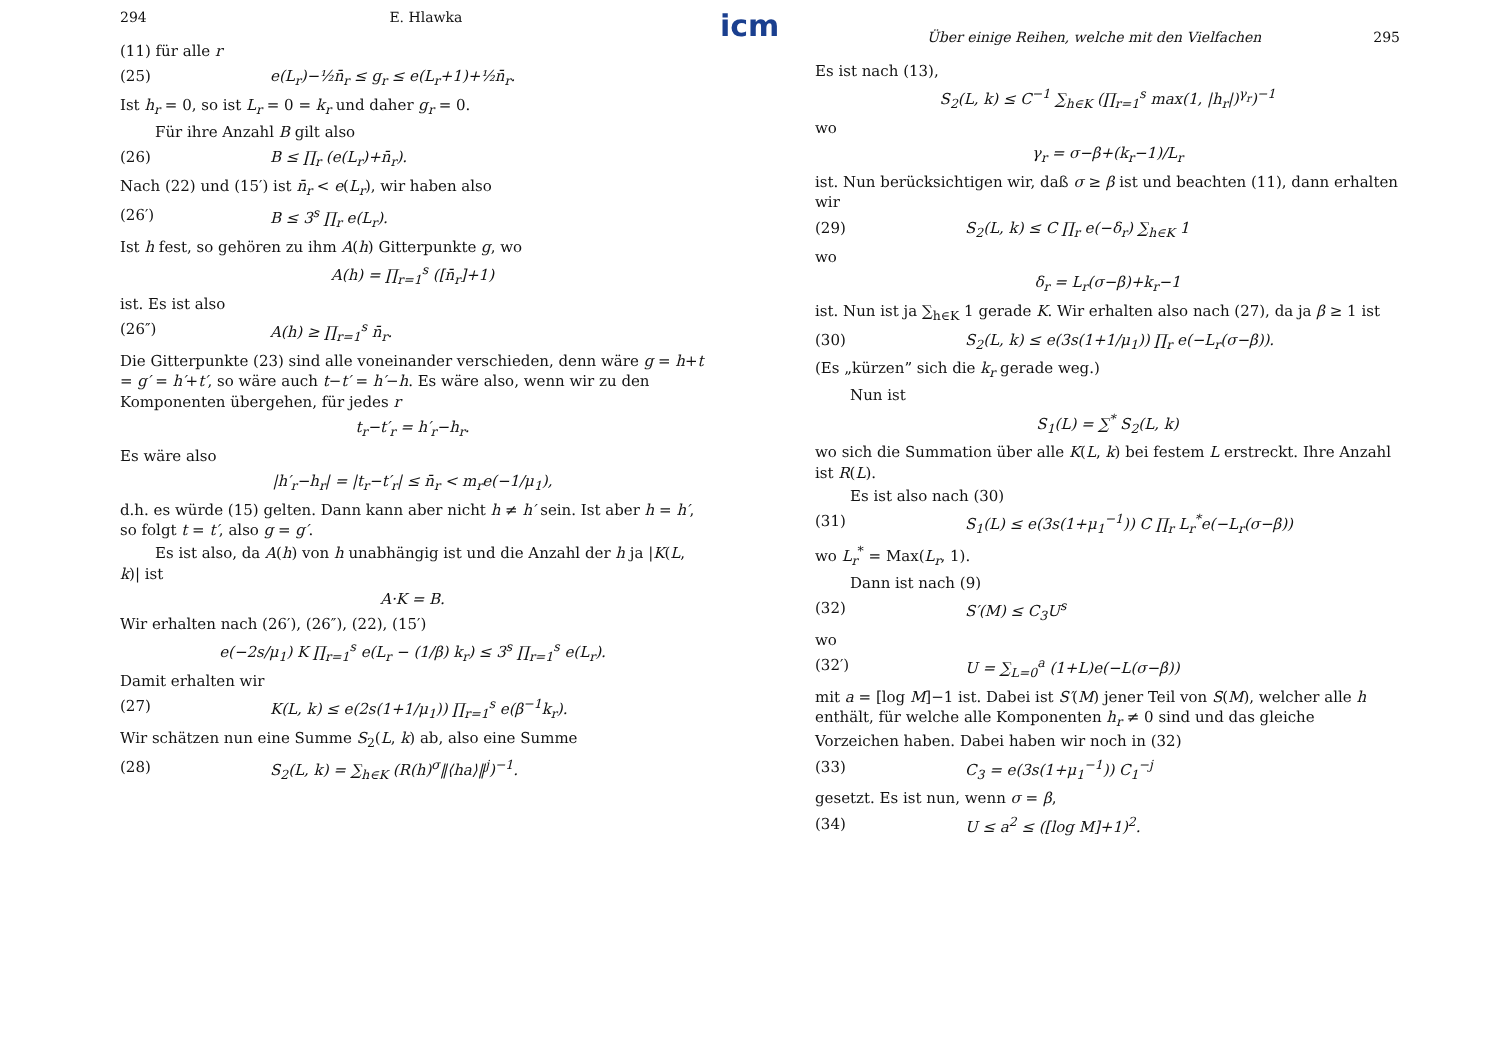294 E. Hlawka
(11) für alle r
(25) e(L<sub>r</sub>)−½n̄<sub>r</sub> ≤ g<sub>r</sub> ≤ e(L<sub>r</sub>+1)+½n̄<sub>r</sub>.
Ist h<sub>r</sub> = 0, so ist L<sub>r</sub> = 0 = k<sub>r</sub> und daher g<sub>r</sub> = 0.
Für ihre Anzahl B gilt also
(26) B ≤ ∏<sub>r</sub> (e(L<sub>r</sub>)+n̄<sub>r</sub>).
Nach (22) und (15′) ist n̄<sub>r</sub> < e(L<sub>r</sub>), wir haben also
(26′) B ≤ 3<sup>s</sup> ∏<sub>r</sub> e(L<sub>r</sub>).
Ist h fest, so gehören zu ihm A(h) Gitterpunkte g, wo
A(h) = ∏<sub>r=1</sub><sup>s</sup> ([n̄<sub>r</sub>]+1)
ist. Es ist also
(26″) A(h) ≥ ∏<sub>r=1</sub><sup>s</sup> n̄<sub>r</sub>.
Die Gitterpunkte (23) sind alle voneinander verschieden, denn wäre g = h+t = g′ = h′+t′, so wäre auch t−t′ = h′−h. Es wäre also, wenn wir zu den Komponenten übergehen, für jedes r
t<sub>r</sub>−t′<sub>r</sub> = h′<sub>r</sub>−h<sub>r</sub>.
Es wäre also
|h′<sub>r</sub>−h<sub>r</sub>| = |t<sub>r</sub>−t′<sub>r</sub>| ≤ n̄<sub>r</sub> < m<sub>r</sub>e(−1/μ<sub>1</sub>),
d.h. es würde (15) gelten. Dann kann aber nicht h ≠ h′ sein. Ist aber h = h′, so folgt t = t′, also g = g′.
Es ist also, da A(h) von h unabhängig ist und die Anzahl der h ja |K(L, k)| ist
A·K = B.
Wir erhalten nach (26′), (26″), (22), (15′)
e(−2s/μ<sub>1</sub>) K ∏<sub>r=1</sub><sup>s</sup> e(L<sub>r</sub> − (1/β) k<sub>r</sub>) ≤ 3<sup>s</sup> ∏<sub>r=1</sub><sup>s</sup> e(L<sub>r</sub>).
Damit erhalten wir
(27) K(L, k) ≤ e(2s(1+1/μ<sub>1</sub>)) ∏<sub>r=1</sub><sup>s</sup> e(β<sup>−1</sup>k<sub>r</sub>).
Wir schätzen nun eine Summe S<sub>2</sub>(L, k) ab, also eine Summe
(28) S<sub>2</sub>(L, k) = ∑<sub>h∈K</sub> (R(h)<sup>σ</sup>‖⟨ha⟩‖<sup>j</sup>)<sup>−1</sup>.
icm
Über einige Reihen, welche mit den Vielfachen 295
Es ist nach (13),
S<sub>2</sub>(L, k) ≤ C<sup>−1</sup> ∑<sub>h∈K</sub> (∏<sub>r=1</sub><sup>s</sup> max(1, |h<sub>r</sub>|)<sup>γ<sub>r</sub></sup>)<sup>−1</sup>
wo
γ<sub>r</sub> = σ−β+(k<sub>r</sub>−1)/L<sub>r</sub>
ist. Nun berücksichtigen wir, daß σ ≥ β ist und beachten (11), dann erhalten wir
(29) S<sub>2</sub>(L, k) ≤ C ∏<sub>r</sub> e(−δ<sub>r</sub>) ∑<sub>h∈K</sub> 1
wo
δ<sub>r</sub> = L<sub>r</sub>(σ−β)+k<sub>r</sub>−1
ist. Nun ist ja ∑<sub>h∈K</sub> 1 gerade K. Wir erhalten also nach (27), da ja β ≥ 1 ist
(30) S<sub>2</sub>(L, k) ≤ e(3s(1+1/μ<sub>1</sub>)) ∏<sub>r</sub> e(−L<sub>r</sub>(σ−β)).
(Es „kürzen” sich die k<sub>r</sub> gerade weg.)
Nun ist
S<sub>1</sub>(L) = ∑<sup>*</sup> S<sub>2</sub>(L, k)
wo sich die Summation über alle K(L, k) bei festem L erstreckt. Ihre Anzahl ist R(L).
Es ist also nach (30)
(31) S<sub>1</sub>(L) ≤ e(3s(1+μ<sub>1</sub><sup>−1</sup>)) C ∏<sub>r</sub> L<sub>r</sub><sup>*</sup>e(−L<sub>r</sub>(σ−β))
wo L<sub>r</sub><sup>*</sup> = Max(L<sub>r</sub>, 1).
Dann ist nach (9)
(32) S′(M) ≤ C<sub>3</sub>U<sup>s</sup>
wo
(32′) U = ∑<sub>L=0</sub><sup>a</sup> (1+L)e(−L(σ−β))
mit a = [log M]−1 ist. Dabei ist S′(M) jener Teil von S(M), welcher alle h enthält, für welche alle Komponenten h<sub>r</sub> ≠ 0 sind und das gleiche Vorzeichen haben. Dabei haben wir noch in (32)
(33) C<sub>3</sub> = e(3s(1+μ<sub>1</sub><sup>−1</sup>)) C<sub>1</sub><sup>−j</sup>
gesetzt. Es ist nun, wenn σ = β,
(34) U ≤ a<sup>2</sup> ≤ ([log M]+1)<sup>2</sup>.